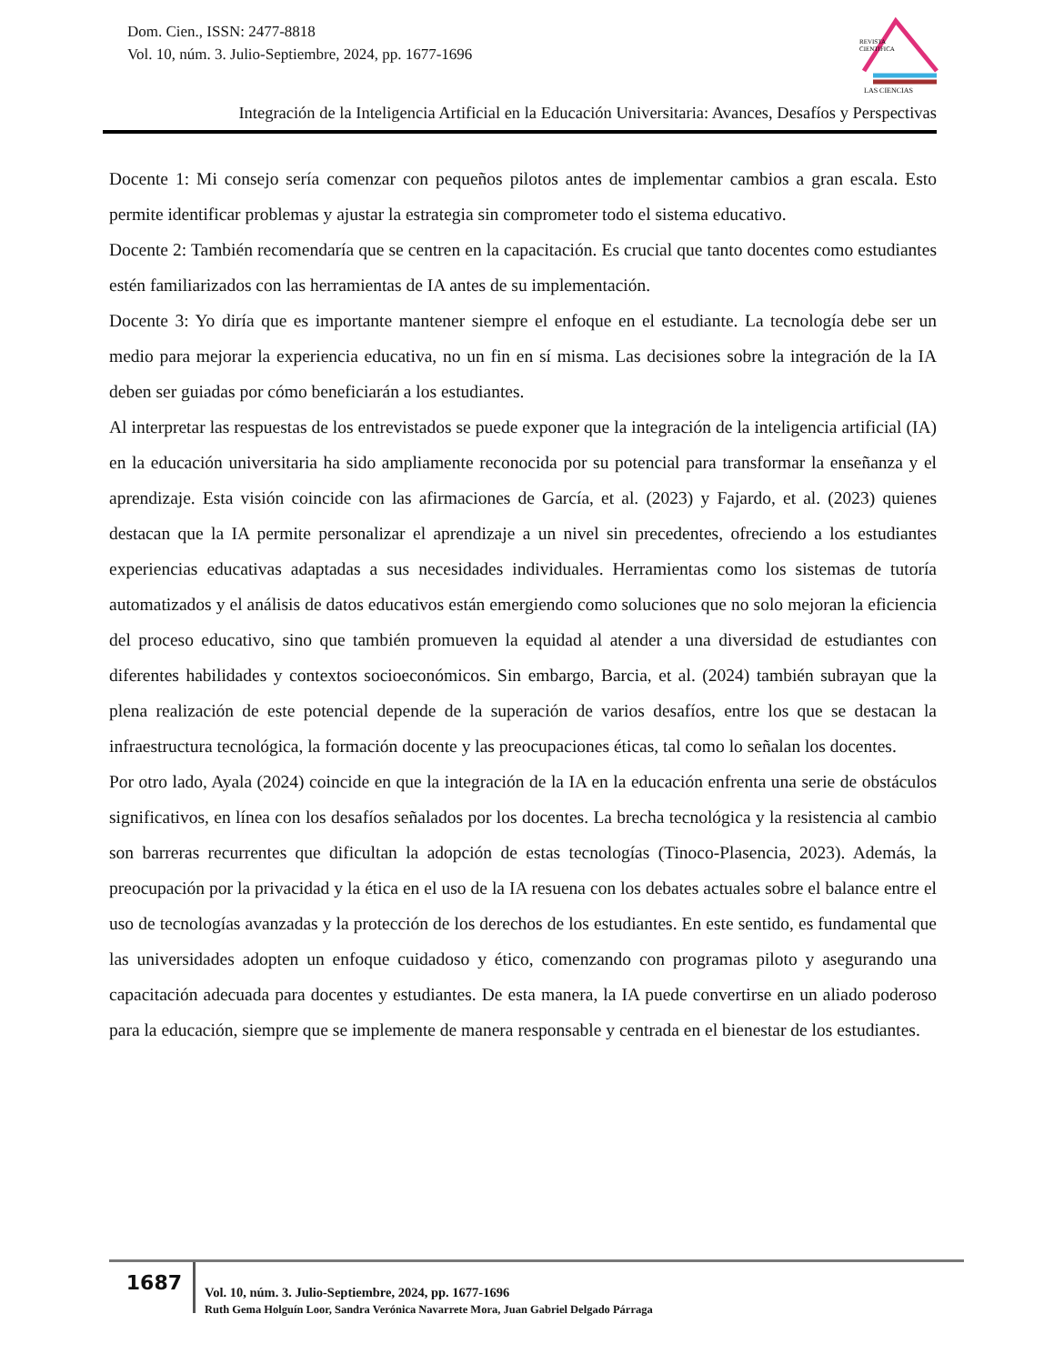Dom. Cien., ISSN: 2477-8818
Vol. 10, núm. 3. Julio-Septiembre, 2024, pp. 1677-1696
REVISTA
CIENTIFICA
LAS CIENCIAS
Integración de la Inteligencia Artificial en la Educación Universitaria: Avances, Desafíos y Perspectivas
Docente 1: Mi consejo sería comenzar con pequeños pilotos antes de implementar cambios a gran escala. Esto permite identificar problemas y ajustar la estrategia sin comprometer todo el sistema educativo.
Docente 2: También recomendaría que se centren en la capacitación. Es crucial que tanto docentes como estudiantes estén familiarizados con las herramientas de IA antes de su implementación.
Docente 3: Yo diría que es importante mantener siempre el enfoque en el estudiante. La tecnología debe ser un medio para mejorar la experiencia educativa, no un fin en sí misma. Las decisiones sobre la integración de la IA deben ser guiadas por cómo beneficiarán a los estudiantes.
Al interpretar las respuestas de los entrevistados se puede exponer que la integración de la inteligencia artificial (IA) en la educación universitaria ha sido ampliamente reconocida por su potencial para transformar la enseñanza y el aprendizaje. Esta visión coincide con las afirmaciones de García, et al. (2023) y Fajardo, et al. (2023) quienes destacan que la IA permite personalizar el aprendizaje a un nivel sin precedentes, ofreciendo a los estudiantes experiencias educativas adaptadas a sus necesidades individuales. Herramientas como los sistemas de tutoría automatizados y el análisis de datos educativos están emergiendo como soluciones que no solo mejoran la eficiencia del proceso educativo, sino que también promueven la equidad al atender a una diversidad de estudiantes con diferentes habilidades y contextos socioeconómicos. Sin embargo, Barcia, et al. (2024) también subrayan que la plena realización de este potencial depende de la superación de varios desafíos, entre los que se destacan la infraestructura tecnológica, la formación docente y las preocupaciones éticas, tal como lo señalan los docentes.
Por otro lado, Ayala (2024) coincide en que la integración de la IA en la educación enfrenta una serie de obstáculos significativos, en línea con los desafíos señalados por los docentes. La brecha tecnológica y la resistencia al cambio son barreras recurrentes que dificultan la adopción de estas tecnologías (Tinoco-Plasencia, 2023). Además, la preocupación por la privacidad y la ética en el uso de la IA resuena con los debates actuales sobre el balance entre el uso de tecnologías avanzadas y la protección de los derechos de los estudiantes. En este sentido, es fundamental que las universidades adopten un enfoque cuidadoso y ético, comenzando con programas piloto y asegurando una capacitación adecuada para docentes y estudiantes. De esta manera, la IA puede convertirse en un aliado poderoso para la educación, siempre que se implemente de manera responsable y centrada en el bienestar de los estudiantes.
1687
Vol. 10, núm. 3. Julio-Septiembre, 2024, pp. 1677-1696
Ruth Gema Holguín Loor, Sandra Verónica Navarrete Mora, Juan Gabriel Delgado Párraga